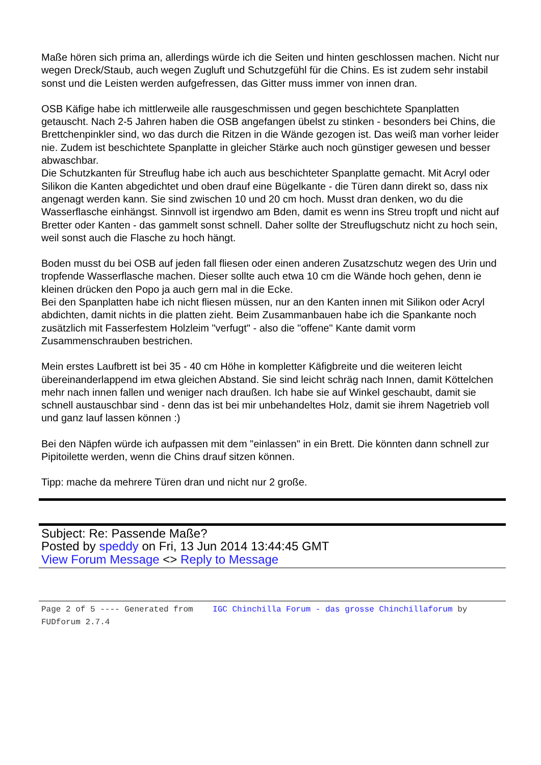Maße hören sich prima an, allerdings würde ich die Seiten und hinten geschlossen machen. Nicht nur wegen Dreck/Staub, auch wegen Zugluft und Schutzgefühl für die Chins. Es ist zudem sehr instabil sonst und die Leisten werden aufgefressen, das Gitter muss immer von innen dran.
OSB Käfige habe ich mittlerweile alle rausgeschmissen und gegen beschichtete Spanplatten getauscht. Nach 2-5 Jahren haben die OSB angefangen übelst zu stinken - besonders bei Chins, die Brettchenpinkler sind, wo das durch die Ritzen in die Wände gezogen ist. Das weiß man vorher leider nie. Zudem ist beschichtete Spanplatte in gleicher Stärke auch noch günstiger gewesen und besser abwaschbar.
Die Schutzkanten für Streuflug habe ich auch aus beschichteter Spanplatte gemacht. Mit Acryl oder Silikon die Kanten abgedichtet und oben drauf eine Bügelkante - die Türen dann direkt so, dass nix angenagt werden kann. Sie sind zwischen 10 und 20 cm hoch. Musst dran denken, wo du die Wasserflasche einhängst. Sinnvoll ist irgendwo am Bden, damit es wenn ins Streu tropft und nicht auf Bretter oder Kanten - das gammelt sonst schnell. Daher sollte der Streuflugschutz nicht zu hoch sein, weil sonst auch die Flasche zu hoch hängt.
Boden musst du bei OSB auf jeden fall fliesen oder einen anderen Zusatzschutz wegen des Urin und tropfende Wasserflasche machen. Dieser sollte auch etwa 10 cm die Wände hoch gehen, denn ie kleinen drücken den Popo ja auch gern mal in die Ecke.
Bei den Spanplatten habe ich nicht fliesen müssen, nur an den Kanten innen mit Silikon oder Acryl abdichten, damit nichts in die platten zieht. Beim Zusammanbauen habe ich die Spankante noch zusätzlich mit Fasserfestem Holzleim "verfugt" - also die "offene" Kante damit vorm Zusammenschrauben bestrichen.
Mein erstes Laufbrett ist bei 35 - 40 cm Höhe in kompletter Käfigbreite und die weiteren leicht übereinanderlappend im etwa gleichen Abstand. Sie sind leicht schräg nach Innen, damit Köttelchen mehr nach innen fallen und weniger nach draußen. Ich habe sie auf Winkel geschaubt, damit sie schnell austauschbar sind - denn das ist bei mir unbehandeltes Holz, damit sie ihrem Nagetrieb voll und ganz lauf lassen können :)
Bei den Näpfen würde ich aufpassen mit dem "einlassen" in ein Brett. Die könnten dann schnell zur Pipitoilette werden, wenn die Chins drauf sitzen können.
Tipp: mache da mehrere Türen dran und nicht nur 2 große.
Subject: Re: Passende Maße?
Posted by speddy on Fri, 13 Jun 2014 13:44:45 GMT
View Forum Message <> Reply to Message
Page 2 of 5 ---- Generated from IGC Chinchilla Forum - das grosse Chinchillaforum by FUDforum 2.7.4